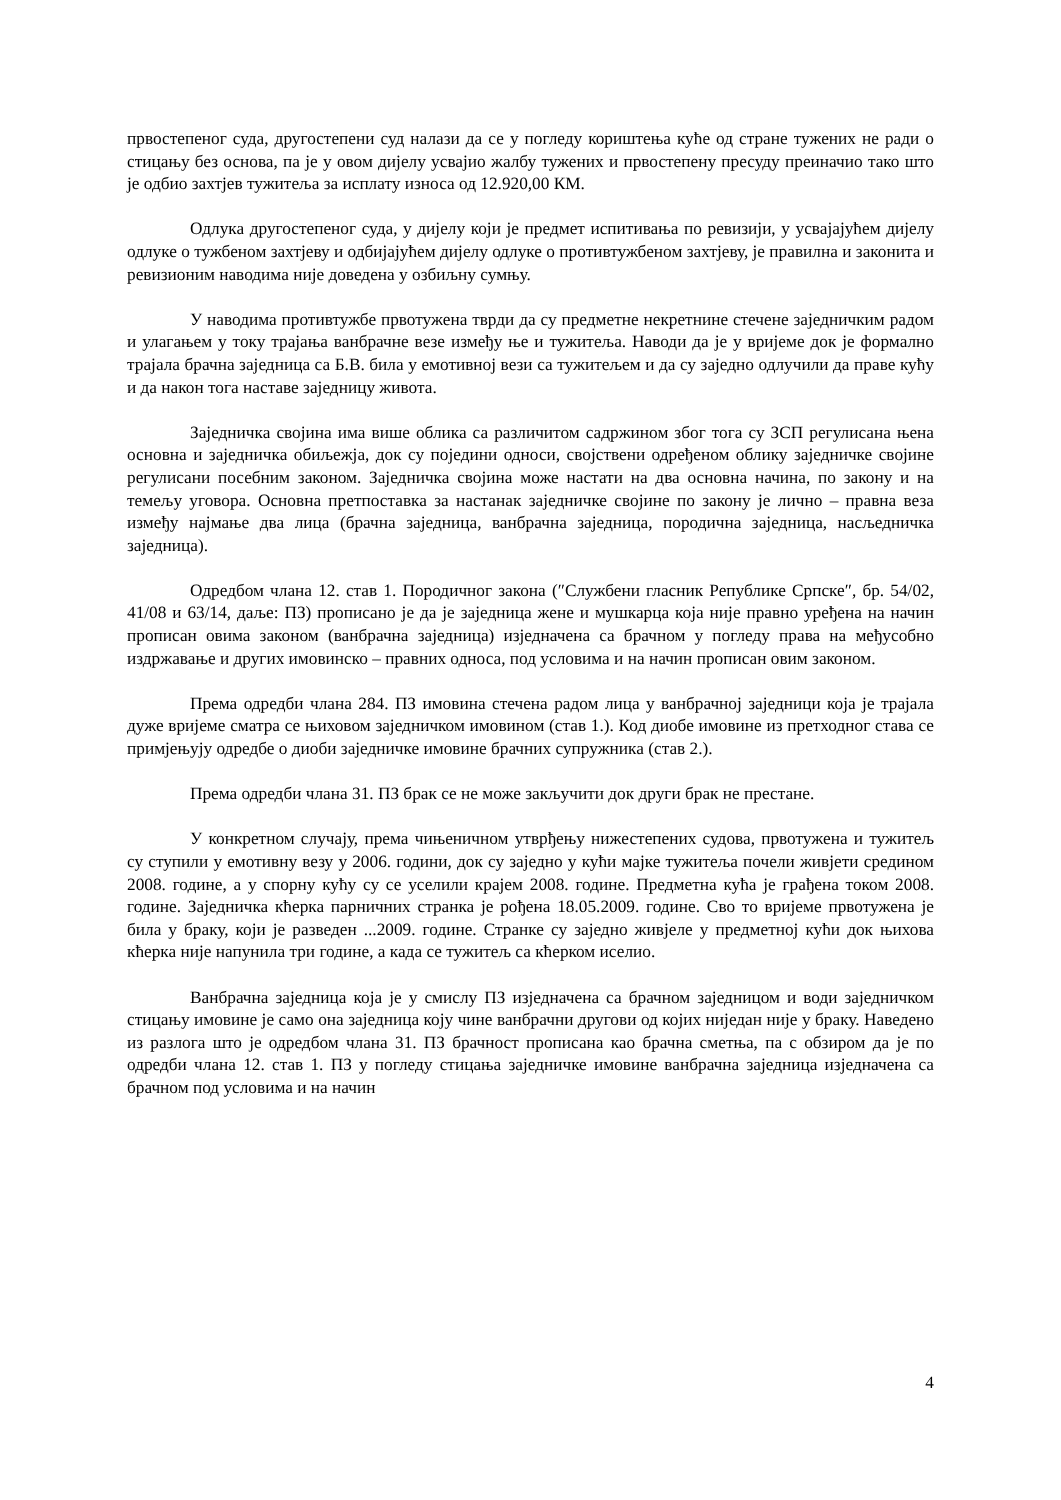првостепеног суда, другостепени суд налази да се у погледу кориштења куће од стране тужених не ради о стицању без основа, па је у овом дијелу усвајио жалбу тужених и првостепену пресуду преиначио тако што је одбио захтјев тужитеља за исплату износа од 12.920,00 КМ.
Одлука другостепеног суда, у дијелу који је предмет испитивања по ревизији, у усвајајућем дијелу одлуке о тужбеном захтјеву и одбијајућем дијелу одлуке о противтужбеном захтјеву, је правилна и законита и ревизионим наводима није доведена у озбиљну сумњу.
У наводима противтужбе првотужена тврди да су предметне некретнине стечене заједничким радом и улагањем у току трајања ванбрачне везе између ње и тужитеља. Наводи да је у вријеме док је формално трајала брачна заједница са Б.В. била у емотивној вези са тужитељем и да су заједно одлучили да праве кућу и да након тога наставе заједницу живота.
Заједничка својина има више облика са различитом садржином због тога су ЗСП регулисана њена основна и заједничка обиљежја, док су поједини односи, својствени одређеном облику заједничке својине регулисани посебним законом. Заједничка својина може настати на два основна начина, по закону и на темељу уговора. Основна претпоставка за настанак заједничке својине по закону је лично – правна веза између најмање два лица (брачна заједница, ванбрачна заједница, породична заједница, насљедничка заједница).
Одредбом члана 12. став 1. Породичног закона (″Службени гласник Републике Српске″, бр. 54/02, 41/08 и 63/14, даље: ПЗ) прописано је да је заједница жене и мушкарца која није правно уређена на начин прописан овима законом (ванбрачна заједница) изједначена са брачном у погледу права на међусобно издржавање и других имовинско – правних односа, под условима и на начин прописан овим законом.
Према одредби члана 284. ПЗ имовина стечена радом лица у ванбрачној заједници која је трајала дуже вријеме сматра се њиховом заједничком имовином (став 1.). Код диобе имовине из претходног става се примјењују одредбе о диоби заједничке имовине брачних супружника (став 2.).
Према одредби члана 31. ПЗ брак се не може закључити док други брак не престане.
У конкретном случају, према чињеничном утврђењу нижестепених судова, првотужена и тужитељ су ступили у емотивну везу у 2006. години, док су заједно у кући мајке тужитеља почели живјети средином 2008. године, а у спорну кућу су се уселили крајем 2008. године. Предметна кућа је грађена током 2008. године. Заједничка кћерка парничних странка је рођена 18.05.2009. године. Сво то вријеме првотужена је била у браку, који је разведен ...2009. године. Странке су заједно живјеле у предметној кући док њихова кћерка није напунила три године, а када се тужитељ са кћерком иселио.
Ванбрачна заједница која је у смислу ПЗ изједначена са брачном заједницом и води заједничком стицању имовине је само она заједница коју чине ванбрачни другови од којих ниједан није у браку. Наведено из разлога што је одредбом члана 31. ПЗ брачност прописана као брачна сметња, па с обзиром да је по одредби члана 12. став 1. ПЗ у погледу стицања заједничке имовине ванбрачна заједница изједначена са брачном под условима и на начин
4